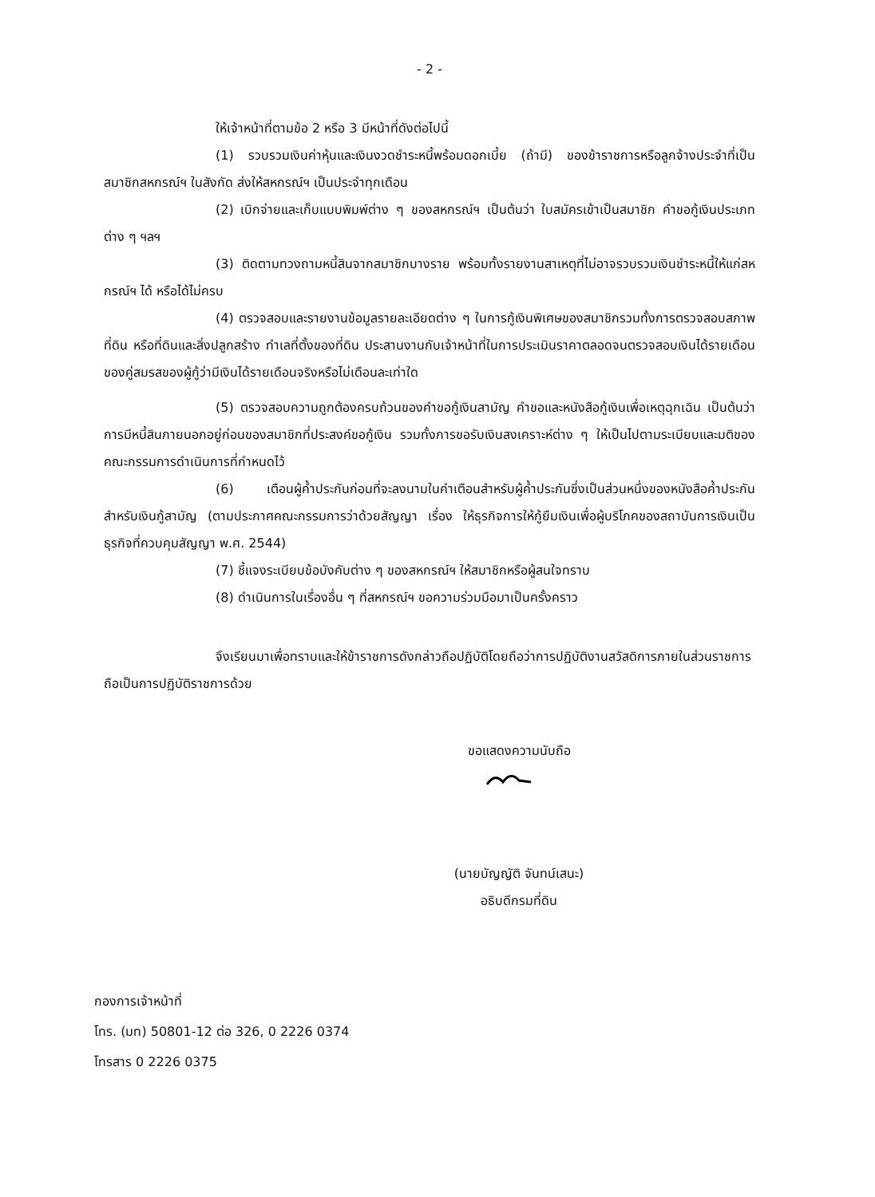- 2 -
ให้เจ้าหน้าที่ตามข้อ 2 หรือ 3 มีหน้าที่ดังต่อไปนี้
(1) รวบรวมเงินค่าหุ้นและเงินงวดชำระหนี้พร้อมดอกเบี้ย (ถ้ามี) ของข้าราชการหรือลูกจ้างประจำที่เป็นสมาชิกสหกรณ์ฯ ในสังกัด ส่งให้สหกรณ์ฯ เป็นประจำทุกเดือน
(2) เบิกจ่ายและเก็บแบบพิมพ์ต่าง ๆ ของสหกรณ์ฯ เป็นต้นว่า ใบสมัครเข้าเป็นสมาชิก คำขอกู้เงินประเภทต่าง ๆ ฯลฯ
(3) ติดตามทวงถามหนี้สินจากสมาชิกบางราย พร้อมทั้งรายงานสาเหตุที่ไม่อาจรวบรวมเงินชำระหนี้ให้แก่สหกรณ์ฯ ได้ หรือได้ไม่ครบ
(4) ตรวจสอบและรายงานข้อมูลรายละเอียดต่าง ๆ ในการกู้เงินพิเศษของสมาชิกรวมทั้งการตรวจสอบสภาพที่ดิน หรือที่ดินและสิ่งปลูกสร้าง ทำเลที่ตั้งของที่ดิน ประสานงานกับเจ้าหน้าที่ในการประเมินราคาตลอดจนตรวจสอบเงินได้รายเดือนของคู่สมรสของผู้กู้ว่ามีเงินได้รายเดือนจริงหรือไม่เดือนละเท่าใด
(5) ตรวจสอบความถูกต้องครบถ้วนของคำขอกู้เงินสามัญ คำขอและหนังสือกู้เงินเพื่อเหตุฉุกเฉิน เป็นต้นว่า การมีหนี้สินภายนอกอยู่ก่อนของสมาชิกที่ประสงค์ขอกู้เงิน รวมทั้งการขอรับเงินสงเคราะห์ต่าง ๆ ให้เป็นไปตามระเบียบและมติของคณะกรรมการดำเนินการที่กำหนดไว้
(6) เตือนผู้ค้ำประกันก่อนที่จะลงนามในคำเตือนสำหรับผู้ค้ำประกันซึ่งเป็นส่วนหนึ่งของหนังสือค้ำประกันสำหรับเงินกู้สามัญ (ตามประกาศคณะกรรมการว่าด้วยสัญญา เรื่อง ให้ธุรกิจการให้กู้ยืมเงินเพื่อผู้บริโภคของสถาบันการเงินเป็นธุรกิจที่ควบคุมสัญญา พ.ศ. 2544)
(7) ชี้แจงระเบียบข้อบังคับต่าง ๆ ของสหกรณ์ฯ ให้สมาชิกหรือผู้สนใจทราบ
(8) ดำเนินการในเรื่องอื่น ๆ ที่สหกรณ์ฯ ขอความร่วมมือมาเป็นครั้งคราว
จึงเรียนมาเพื่อทราบและให้ข้าราชการดังกล่าวถือปฏิบัติโดยถือว่าการปฏิบัติงานสวัสดิการภายในส่วนราชการถือเป็นการปฏิบัติราชการด้วย
ขอแสดงความนับถือ
(นายบัญญัติ จันทน์เสนะ)
อธิบดีกรมที่ดิน
กองการเจ้าหน้าที่
โทร. (มท) 50801-12 ต่อ 326, 0 2226 0374
โทรสาร 0 2226 0375